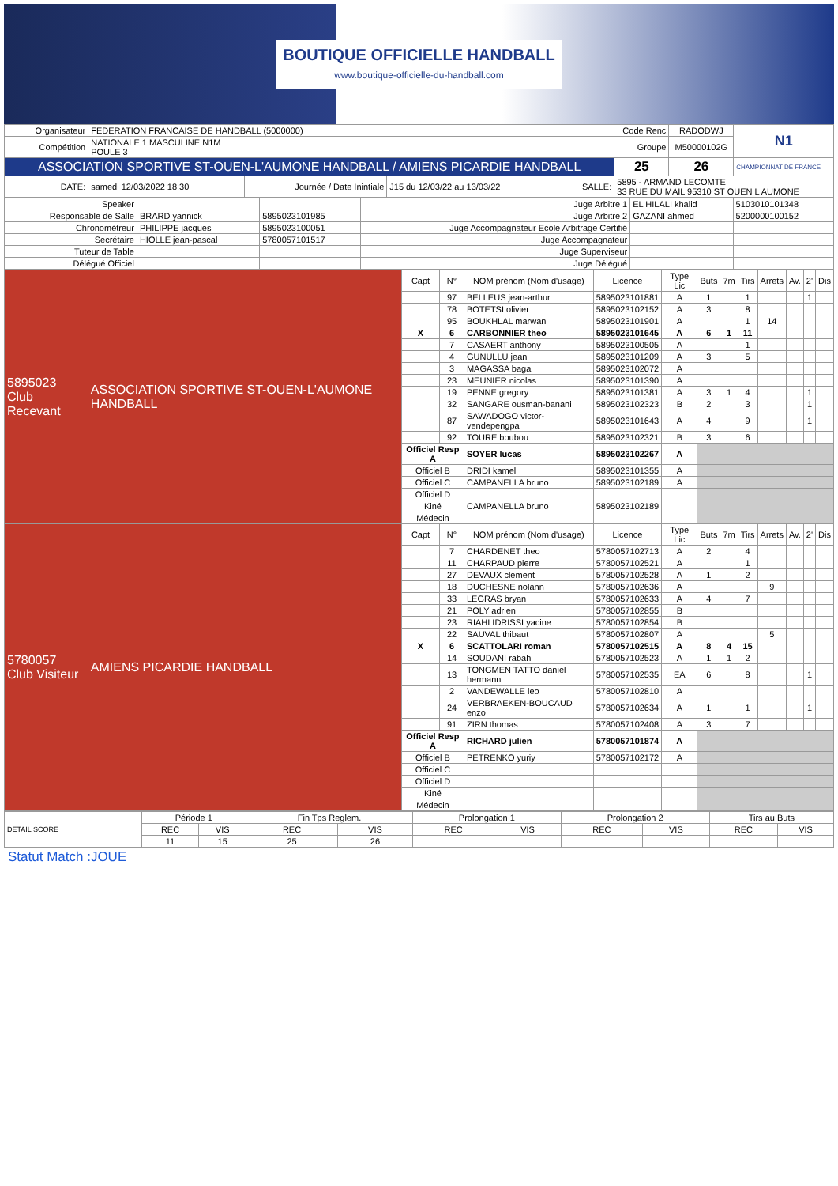BOUTIQUE OFFICIELLE HANDBALL
www.boutique-officielle-du-handball.com
| Organisateur | FEDERATION FRANCAISE DE HANDBALL (5000000) | | | | | Code Renc | RADODWJ | N1 |
| Compétition | NATIONALE 1 MASCULINE N1M POULE 3 | | | | | Groupe | M50000102G | |
| ASSOCIATION SPORTIVE ST-OUEN-L'AUMONE HANDBALL / AMIENS PICARDIE HANDBALL | | | | | | 25 | 26 | CHAMPIONNAT DE FRANCE |
| DATE: | samedi 12/03/2022 18:30 | Journée / Date Inintiale | J15 du 12/03/22 au 13/03/22 | SALLE: | 5895 - ARMAND LECOMTE 33 RUE DU MAIL 95310 ST OUEN L AUMONE | | | |
| Speaker | | | Juge Arbitre 1 | EL HILALI khalid | 5103010101348 |
| Responsable de Salle | BRARD yannick | 5895023101985 | Juge Arbitre 2 | GAZANI ahmed | 5200000100152 |
| Chronométreur | PHILIPPE jacques | 5895023100051 | Juge Accompagnateur Ecole Arbitrage Certifié | | |
| Secrétaire | HIOLLE jean-pascal | 5780057101517 | Juge Accompagnateur | | |
| Tuteur de Table | | | Juge Superviseur | | |
| Délégué Officiel | | | Juge Délégué | | |
| 5895023 Club Recevant | ASSOCIATION SPORTIVE ST-OUEN-L'AUMONE HANDBALL | Capt | N° | NOM prénom (Nom d'usage) | Licence | Type Lic | Buts | 7m | Tirs | Arrets | Av. | 2' | Dis |
| | | | 97 | BELLEUS jean-arthur | 5895023101881 | A | 1 | | 1 | | | 1 | |
| | | | 78 | BOTETSI olivier | 5895023102152 | A | 3 | | 8 | | | | |
| | | | 95 | BOUKHLAL marwan | 5895023101901 | A | | | 1 | 14 | | | |
| | | X | 6 | CARBONNIER theo | 5895023101645 | A | 6 | 1 | 11 | | | | |
| | | | 7 | CASAERT anthony | 5895023100505 | A | | | 1 | | | | |
| | | | 4 | GUNULLU jean | 5895023101209 | A | 3 | | 5 | | | | |
| | | | 3 | MAGASSA baga | 5895023102072 | A | | | | | | | |
| | | | 23 | MEUNIER nicolas | 5895023101390 | A | | | | | | | |
| | | | 19 | PENNE gregory | 5895023101381 | A | 3 | 1 | 4 | | | 1 | |
| | | | 32 | SANGARE ousman-banani | 5895023102323 | B | 2 | | 3 | | | 1 | |
| | | | 87 | SAWADOGO victor-vendepengpa | 5895023101643 | A | 4 | | 9 | | | 1 | |
| | | | 92 | TOURE boubou | 5895023102321 | B | 3 | | 6 | | | | |
| | | Officiel Resp A | | SOYER lucas | 5895023102267 | A | | | | | | | |
| | | Officiel B | | DRIDI kamel | 5895023101355 | A | | | | | | | |
| | | Officiel C | | CAMPANELLA bruno | 5895023102189 | A | | | | | | | |
| | | Officiel D | | | | | | | | | | | |
| | | Kiné | | CAMPANELLA bruno | 5895023102189 | | | | | | | | |
| | | Médecin | | | | | | | | | | | |
| 5780057 Club Visiteur | AMIENS PICARDIE HANDBALL | Capt | N° | NOM prénom (Nom d'usage) | Licence | Type Lic | Buts | 7m | Tirs | Arrets | Av. | 2' | Dis |
| | | | 7 | CHARDENET theo | 5780057102713 | A | 2 | | 4 | | | | |
| | | | 11 | CHARPAUD pierre | 5780057102521 | A | | | 1 | | | | |
| | | | 27 | DEVAUX clement | 5780057102528 | A | 1 | | 2 | | | | |
| | | | 18 | DUCHESNE nolann | 5780057102636 | A | | | | 9 | | | |
| | | | 33 | LEGRAS bryan | 5780057102633 | A | 4 | | 7 | | | | |
| | | | 21 | POLY adrien | 5780057102855 | B | | | | | | | |
| | | | 23 | RIAHI IDRISSI yacine | 5780057102854 | B | | | | | | | |
| | | | 22 | SAUVAL thibaut | 5780057102807 | A | | | | 5 | | | |
| | | X | 6 | SCATTOLARI roman | 5780057102515 | A | 8 | 4 | 15 | | | | |
| | | | 14 | SOUDANI rabah | 5780057102523 | A | 1 | 1 | 2 | | | | |
| | | | 13 | TONGMEN TATTO daniel hermann | 5780057102535 | EA | 6 | | 8 | | | 1 | |
| | | | 2 | VANDEWALLE leo | 5780057102810 | A | | | | | | | |
| | | | 24 | VERBRAEKEN-BOUCAUD enzo | 5780057102634 | A | 1 | | 1 | | | 1 | |
| | | | 91 | ZIRN thomas | 5780057102408 | A | 3 | | 7 | | | | |
| | | Officiel Resp A | | RICHARD julien | 5780057101874 | A | | | | | | | |
| | | Officiel B | | PETRENKO yuriy | 5780057102172 | A | | | | | | | |
| | | Officiel C | | | | | | | | | | | |
| | | Officiel D | | | | | | | | | | | |
| | | Kiné | | | | | | | | | | | |
| | | Médecin | | | | | | | | | | | |
| DETAIL SCORE | Période 1 | | Fin Tps Reglem. | | Prolongation 1 | | Prolongation 2 | | Tirs au Buts | |
| | REC | VIS | REC | VIS | REC | VIS | REC | VIS | REC | VIS |
| | 11 | 15 | 25 | 26 | | | | | | |
Statut Match :JOUE